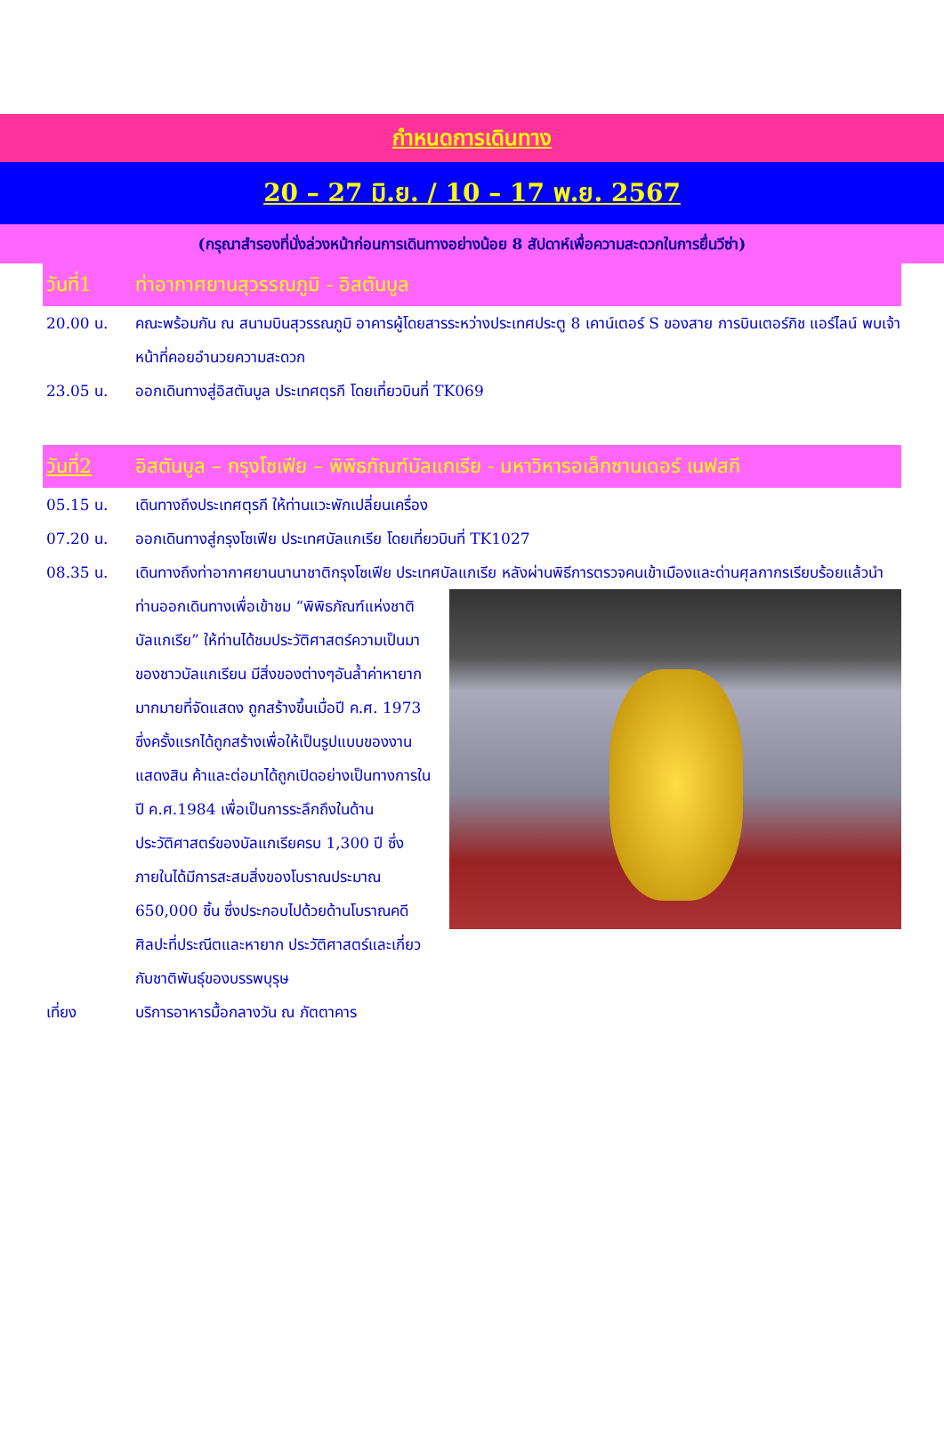กำหนดการเดินทาง
20 – 27 มิ.ย. / 10 – 17 พ.ย. 2567
(กรุณาสำรองที่นั่งล่วงหน้าก่อนการเดินทางอย่างน้อย 8 สัปดาห์เพื่อความสะดวกในการยื่นวีซ่า)
วันที่1 ท่าอากาศยานสุวรรณภูมิ - อิสตันบูล
20.00 น. คณะพร้อมกัน ณ สนามบินสุวรรณภูมิ อาคารผู้โดยสารระหว่างประเทศประตู 8 เคาน์เตอร์ S ของสาย การบินเตอร์กิช แอร์ไลน์ พบเจ้าหน้าที่คอยอำนวยความสะดวก
23.05 น. ออกเดินทางสู่อิสตันบูล ประเทศตุรกี โดยเที่ยวบินที่ TK069
วันที่2 อิสตันบูล – กรุงโซเฟีย – พิพิธภัณฑ์บัลแกเรีย - มหาวิหารอเล็กซานเดอร์ เนฟสกี
05.15 น. เดินทางถึงประเทศตุรกี ให้ท่านแวะพักเปลี่ยนเครื่อง
07.20 น. ออกเดินทางสู่กรุงโซเฟีย ประเทศบัลแกเรีย โดยเที่ยวบินที่ TK1027
08.35 น. เดินทางถึงท่าอากาศยานนานาชาติกรุงโซเฟีย ประเทศบัลแกเรีย หลังผ่านพิธีการตรวจคนเข้าเมืองและด่านศุลกากร
เรียบร้อยแล้วนำท่านออกเดินทางเพื่อเข้าชม “พิพิธภัณฑ์แห่งชาติบัลแกเรีย” ให้ท่านได้ชมประวัติศาสตร์ความเป็นมาของชาวบัลแกเรียน มีสิ่งของต่างๆอันล้ำค่าหายากมากมายที่จัดแสดง ถูกสร้างขึ้นเมื่อปี ค.ศ. 1973 ซึ่งครั้งแรกได้ถูกสร้างเพื่อให้เป็นรูปแบบของงานแสดงสิน ค้าและต่อมาได้ถูกเปิดอย่างเป็นทางการในปี ค.ศ.1984 เพื่อเป็นการระลึกถึงในด้านประวัติศาสตร์ของบัลแกเรียครบ 1,300 ปี ซึ่งภายในได้มีการสะสมสิ่งของโบราณประมาณ 650,000 ชิ้น ซึ่งประกอบไปด้วยด้านโบราณคดี ศิลปะที่ประณีตและหายาก ประวัติศาสตร์และเกี่ยวกับชาติพันธุ์ของบรรพบุรุษ
เที่ยง บริการอาหารมื้อกลางวัน ณ ภัตตาคาร